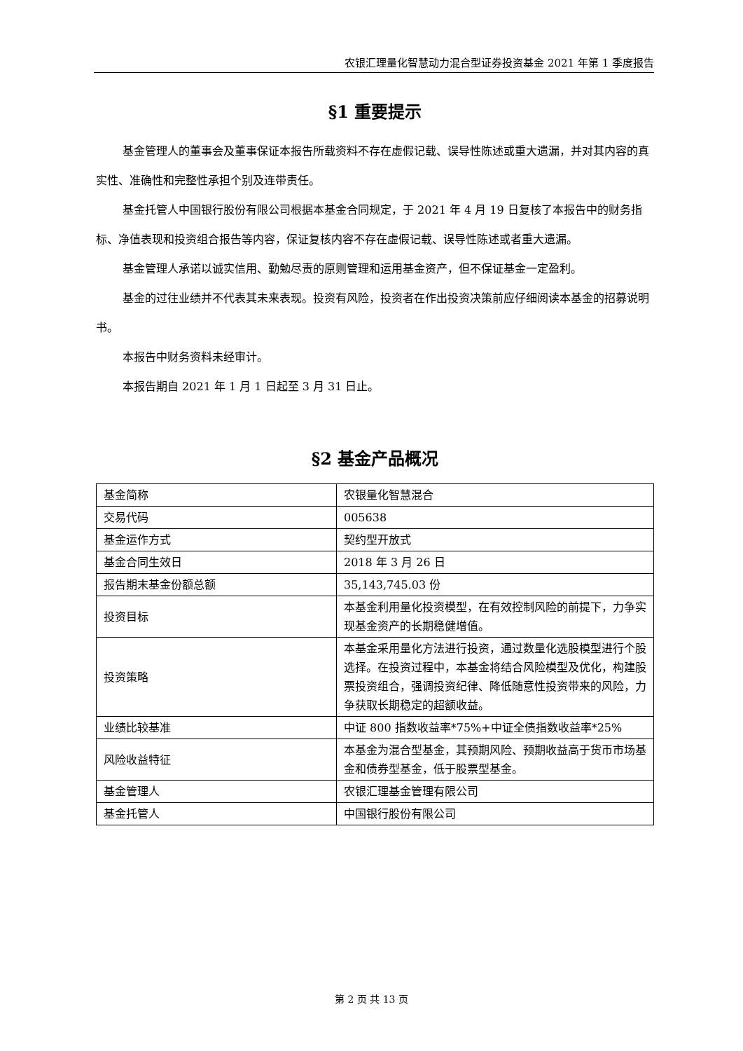农银汇理量化智慧动力混合型证券投资基金 2021 年第 1 季度报告
§1 重要提示
基金管理人的董事会及董事保证本报告所载资料不存在虚假记载、误导性陈述或重大遗漏，并对其内容的真实性、准确性和完整性承担个别及连带责任。
基金托管人中国银行股份有限公司根据本基金合同规定，于 2021 年 4 月 19 日复核了本报告中的财务指标、净值表现和投资组合报告等内容，保证复核内容不存在虚假记载、误导性陈述或者重大遗漏。
基金管理人承诺以诚实信用、勤勉尽责的原则管理和运用基金资产，但不保证基金一定盈利。
基金的过往业绩并不代表其未来表现。投资有风险，投资者在作出投资决策前应仔细阅读本基金的招募说明书。
本报告中财务资料未经审计。
本报告期自 2021 年 1 月 1 日起至 3 月 31 日止。
§2 基金产品概况
| 基金简称 | 农银量化智慧混合 |
| 交易代码 | 005638 |
| 基金运作方式 | 契约型开放式 |
| 基金合同生效日 | 2018 年 3 月 26 日 |
| 报告期末基金份额总额 | 35,143,745.03 份 |
| 投资目标 | 本基金利用量化投资模型，在有效控制风险的前提下，力争实现基金资产的长期稳健增值。 |
| 投资策略 | 本基金采用量化方法进行投资，通过数量化选股模型进行个股选择。在投资过程中，本基金将结合风险模型及优化，构建股票投资组合，强调投资纪律、降低随意性投资带来的风险，力争获取长期稳定的超额收益。 |
| 业绩比较基准 | 中证 800 指数收益率*75%+中证全债指数收益率*25% |
| 风险收益特征 | 本基金为混合型基金，其预期风险、预期收益高于货币市场基金和债券型基金，低于股票型基金。 |
| 基金管理人 | 农银汇理基金管理有限公司 |
| 基金托管人 | 中国银行股份有限公司 |
第 2 页 共 13 页